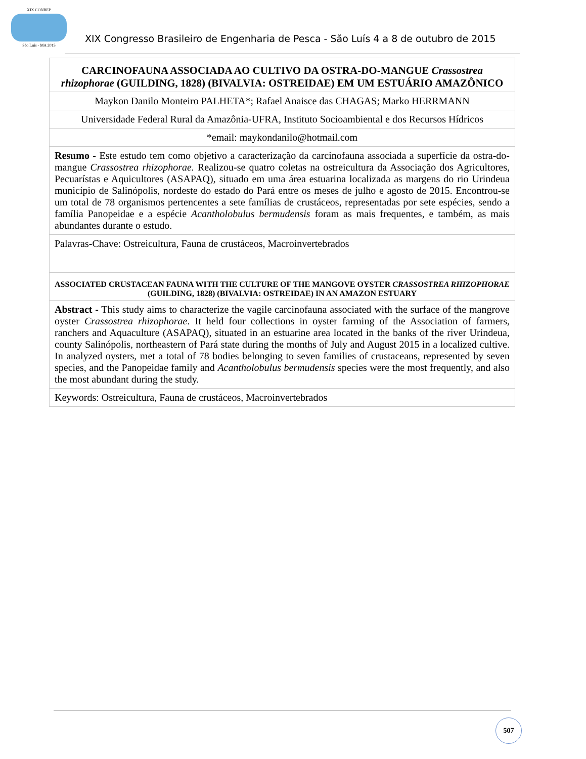XIX CONBEP
São Luís - MA 2015
XIX Congresso Brasileiro de Engenharia de Pesca - São Luís 4 a 8 de outubro de 2015
CARCINOFAUNA ASSOCIADA AO CULTIVO DA OSTRA-DO-MANGUE Crassostrea rhizophorae (GUILDING, 1828) (BIVALVIA: OSTREIDAE) EM UM ESTUÁRIO AMAZÔNICO
Maykon Danilo Monteiro PALHETA*; Rafael Anaisce das CHAGAS; Marko HERRMANN
Universidade Federal Rural da Amazônia-UFRA, Instituto Socioambiental e dos Recursos Hídricos
*email: maykondanilo@hotmail.com
Resumo - Este estudo tem como objetivo a caracterização da carcinofauna associada a superfície da ostra-do-mangue Crassostrea rhizophorae. Realizou-se quatro coletas na ostreicultura da Associação dos Agricultores, Pecuarístas e Aquicultores (ASAPAQ), situado em uma área estuarina localizada as margens do rio Urindeua município de Salinópolis, nordeste do estado do Pará entre os meses de julho e agosto de 2015. Encontrou-se um total de 78 organismos pertencentes a sete famílias de crustáceos, representadas por sete espécies, sendo a família Panopeidae e a espécie Acantholobulus bermudensis foram as mais frequentes, e também, as mais abundantes durante o estudo.
Palavras-Chave: Ostreicultura, Fauna de crustáceos, Macroinvertebrados
ASSOCIATED CRUSTACEAN FAUNA WITH THE CULTURE OF THE MANGOVE OYSTER CRASSOSTREA RHIZOPHORAE (GUILDING, 1828) (BIVALVIA: OSTREIDAE) IN AN AMAZON ESTUARY
Abstract - This study aims to characterize the vagile carcinofauna associated with the surface of the mangrove oyster Crassostrea rhizophorae. It held four collections in oyster farming of the Association of farmers, ranchers and Aquaculture (ASAPAQ), situated in an estuarine area located in the banks of the river Urindeua, county Salinópolis, northeastern of Pará state during the months of July and August 2015 in a localized cultive. In analyzed oysters, met a total of 78 bodies belonging to seven families of crustaceans, represented by seven species, and the Panopeidae family and Acantholobulus bermudensis species were the most frequently, and also the most abundant during the study.
Keywords: Ostreicultura, Fauna de crustáceos, Macroinvertebrados
507